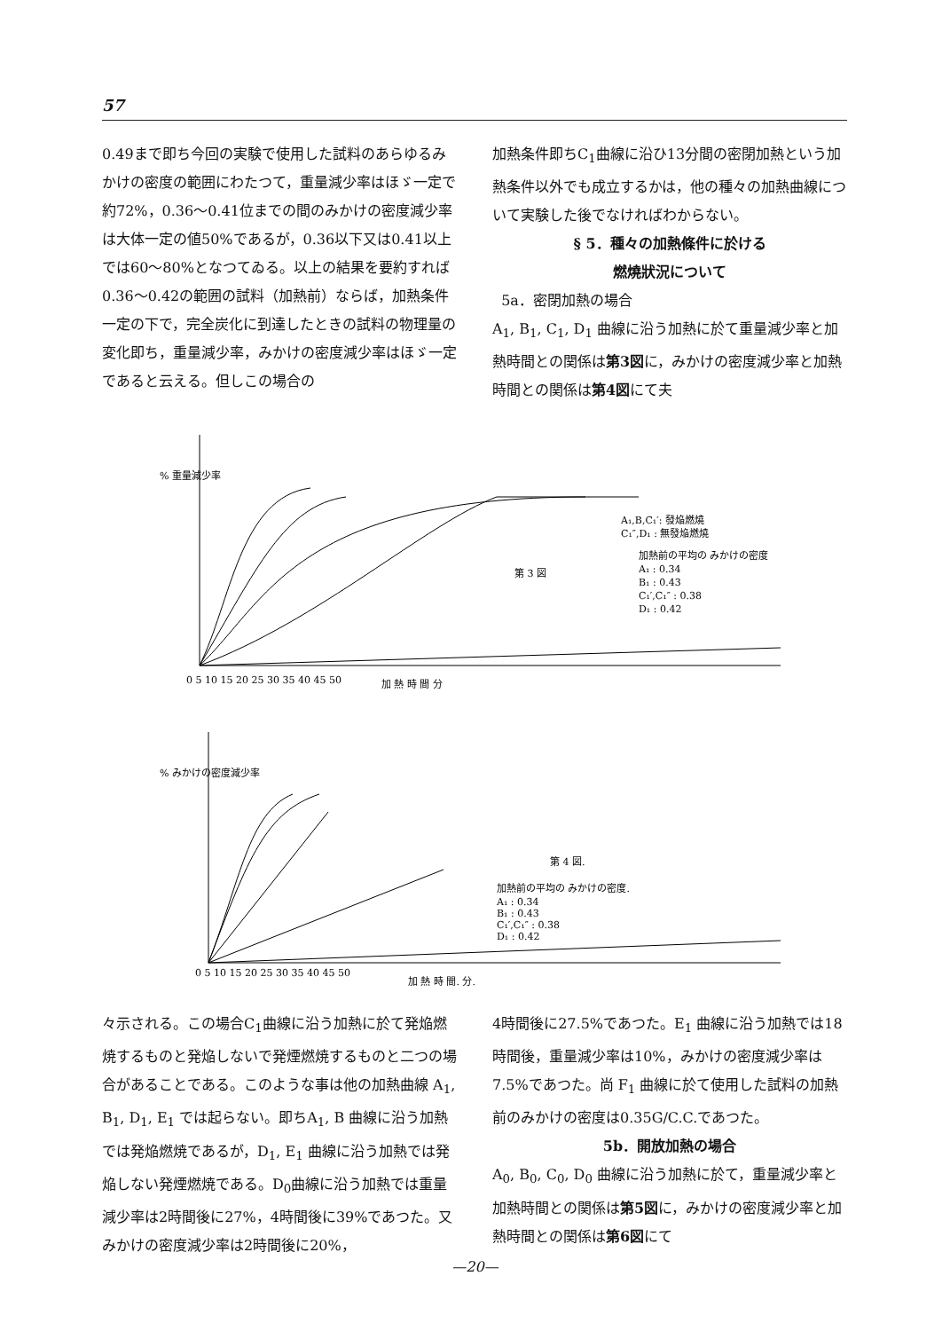57
0.49まで即ち今回の実験で使用した試料のあらゆるみかけの密度の範囲にわたつて，重量減少率はほゞ一定で約72%，0.36〜0.41位までの間のみかけの密度減少率は大体一定の値50%であるが，0.36以下又は0.41以上では60〜80%となつてゐる。以上の結果を要約すれば0.36〜0.42の範囲の試料（加熱前）ならば，加熱条件一定の下で，完全炭化に到達したときの試料の物理量の変化即ち，重量減少率，みかけの密度減少率はほゞ一定であると云える。但しこの場合の
加熱条件即ちC<sub>1</sub>曲線に沿ひ13分間の密閉加熱という加熱条件以外でも成立するかは，他の種々の加熱曲線について実験した後でなければわからない。
§ 5．種々の加熱條件に於ける
燃燒狀況について
5a．密閉加熱の場合
A<sub>1</sub>, B<sub>1</sub>, C<sub>1</sub>, D<sub>1</sub> 曲線に沿う加熱に於て重量減少率と加熱時間との関係は第3図に，みかけの密度減少率と加熱時間との関係は第4図にて夫
% 重量減少率
第 3 図
A₁,B,C₁′: 發焔燃燒
C₁″,D₁ : 無發焔燃燒
加熱前の平均の みかけの密度
A₁ : 0.34
B₁ : 0.43
C₁′,C₁″ : 0.38
D₁ : 0.42
0 5 10 15 20 25 30 35 40 45 50
加 熱 時 間 分
% みかけの密度減少率
第 4 図.
加熱前の平均の みかけの密度.
A₁ : 0.34
B₁ : 0.43
C₁′,C₁″ : 0.38
D₁ : 0.42
0 5 10 15 20 25 30 35 40 45 50
加 熱 時 間. 分.
々示される。この場合C<sub>1</sub>曲線に沿う加熱に於て発焔燃焼するものと発焔しないで発煙燃焼するものと二つの場合があることである。このような事は他の加熱曲線 A<sub>1</sub>, B<sub>1</sub>, D<sub>1</sub>, E<sub>1</sub> では起らない。即ちA<sub>1</sub>, B 曲線に沿う加熱では発焔燃焼であるが，D<sub>1</sub>, E<sub>1</sub> 曲線に沿う加熱では発焔しない発煙燃焼である。D<sub>0</sub>曲線に沿う加熱では重量減少率は2時間後に27%，4時間後に39%であつた。又みかけの密度減少率は2時間後に20%，
4時間後に27.5%であつた。E<sub>1</sub> 曲線に沿う加熱では18時間後，重量減少率は10%，みかけの密度減少率は 7.5%であつた。尚 F<sub>1</sub> 曲線に於て使用した試料の加熱前のみかけの密度は0.35G/C.C.であつた。
5b．開放加熱の場合
A<sub>0</sub>, B<sub>0</sub>, C<sub>0</sub>, D<sub>0</sub> 曲線に沿う加熱に於て，重量減少率と加熱時間との関係は第5図に，みかけの密度減少率と加熱時間との関係は第6図にて
—20—